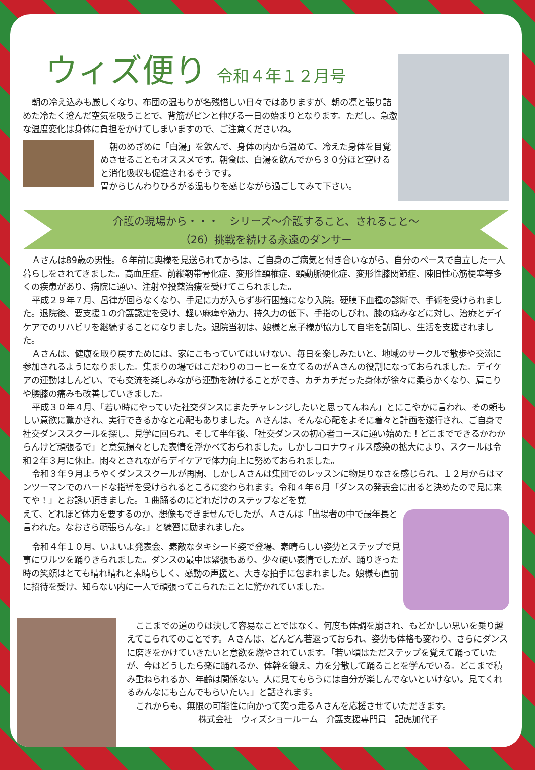ウィズ便り
令和４年１２月号
朝の冷え込みも厳しくなり、布団の温もりが名残惜しい日々ではありますが、朝の凛と張り詰めた冷たく澄んだ空気を吸うことで、背筋がピンと伸びる一日の始まりとなります。ただし、急激な温度変化は身体に負担をかけてしまいますので、ご注意くださいね。
朝のめざめに「白湯」を飲んで、身体の内から温めて、冷えた身体を目覚めさせることもオススメです。朝食は、白湯を飲んでから３０分ほど空けると消化吸収も促進されるそうです。
胃からじんわりひろがる温もりを感じながら過ごしてみて下さい。
介護の現場から・・・　シリーズ～介護すること、されること～
（26）挑戦を続ける永遠のダンサー
Ａさんは89歳の男性。６年前に奥様を見送られてからは、ご自身のご病気と付き合いながら、自分のペースで自立した一人暮らしをされてきました。高血圧症、前縦靭帯骨化症、変形性頚椎症、頸動脈硬化症、変形性膝関節症、陳旧性心筋梗塞等多くの疾患があり、病院に通い、注射や投薬治療を受けてこられました。
平成２９年７月、呂律が回らなくなり、手足に力が入らず歩行困難になり入院。硬膜下血種の診断で、手術を受けられました。退院後、要支援１の介護認定を受け、軽い麻痺や筋力、持久力の低下、手指のしびれ、膝の痛みなどに対し、治療とデイケアでのリハビリを継続することになりました。退院当初は、娘様と息子様が協力して自宅を訪問し、生活を支援されました。
Ａさんは、健康を取り戻すためには、家にこもっていてはいけない、毎日を楽しみたいと、地域のサークルで散歩や交流に参加されるようになりました。集まりの場ではこだわりのコーヒーを立てるのがＡさんの役割になっておられました。デイケアの運動はしんどい、でも交流を楽しみながら運動を続けることができ、カチカチだった身体が徐々に柔らかくなり、肩こりや腰膝の痛みも改善していきました。
平成３０年４月、「若い時にやっていた社交ダンスにまたチャレンジしたいと思ってんねん」とにこやかに言われ、その頼もしい意欲に驚かされ、実行できるかなと心配もありました。Ａさんは、そんな心配をよそに着々と計画を遂行され、ご自身で社交ダンススクールを探し、見学に回られ、そして半年後、「社交ダンスの初心者コースに通い始めた！どこまでできるかわからんけど頑張るで」と意気揚々とした表情を浮かべておられました。しかしコロナウィルス感染の拡大により、スクールは令和２年３月に休止。悶々とされながらデイケアで体力向上に努めておられました。
令和３年９月ようやくダンススクールが再開、しかしＡさんは集団でのレッスンに物足りなさを感じられ、１２月からはマンツーマンでのハードな指導を受けられるところに変わられます。令和４年６月「ダンスの発表会に出ると決めたので見に来てや！」とお誘い頂きました。１曲踊るのにどれだけのステップなどを覚
えて、どれほど体力を要するのか、想像もできませんでしたが、Ａさんは「出場者の中で最年長と言われた。なおさら頑張らんな。」と練習に励まれました。
令和４年１０月、いよいよ発表会、素敵なタキシード姿で登場、素晴らしい姿勢とステップで見事にワルツを踊りきられました。ダンスの最中は緊張もあり、少々硬い表情でしたが、踊りきった時の笑顔はとても晴れ晴れと素晴らしく、感動の声援と、大きな拍手に包まれました。娘様も直前に招待を受け、知らない内に一人で頑張ってこられたことに驚かれていました。
ここまでの道のりは決して容易なことではなく、何度も体調を崩され、もどかしい思いを乗り越えてこられてのことです。Ａさんは、どんどん若返っておられ、姿勢も体格も変わり、さらにダンスに磨きをかけていきたいと意欲を燃やされています。「若い頃はただステップを覚えて踊っていたが、今はどうしたら楽に踊れるか、体幹を鍛え、力を分散して踊ることを学んでいる。どこまで積み重ねられるか、年齢は関係ない。人に見てもらうには自分が楽しんでないといけない。見てくれるみんなにも喜んでもらいたい。」と話されます。
これからも、無限の可能性に向かって突っ走るＡさんを応援させていただきます。
株式会社　ウィズショールーム　介護支援専門員　記虎加代子